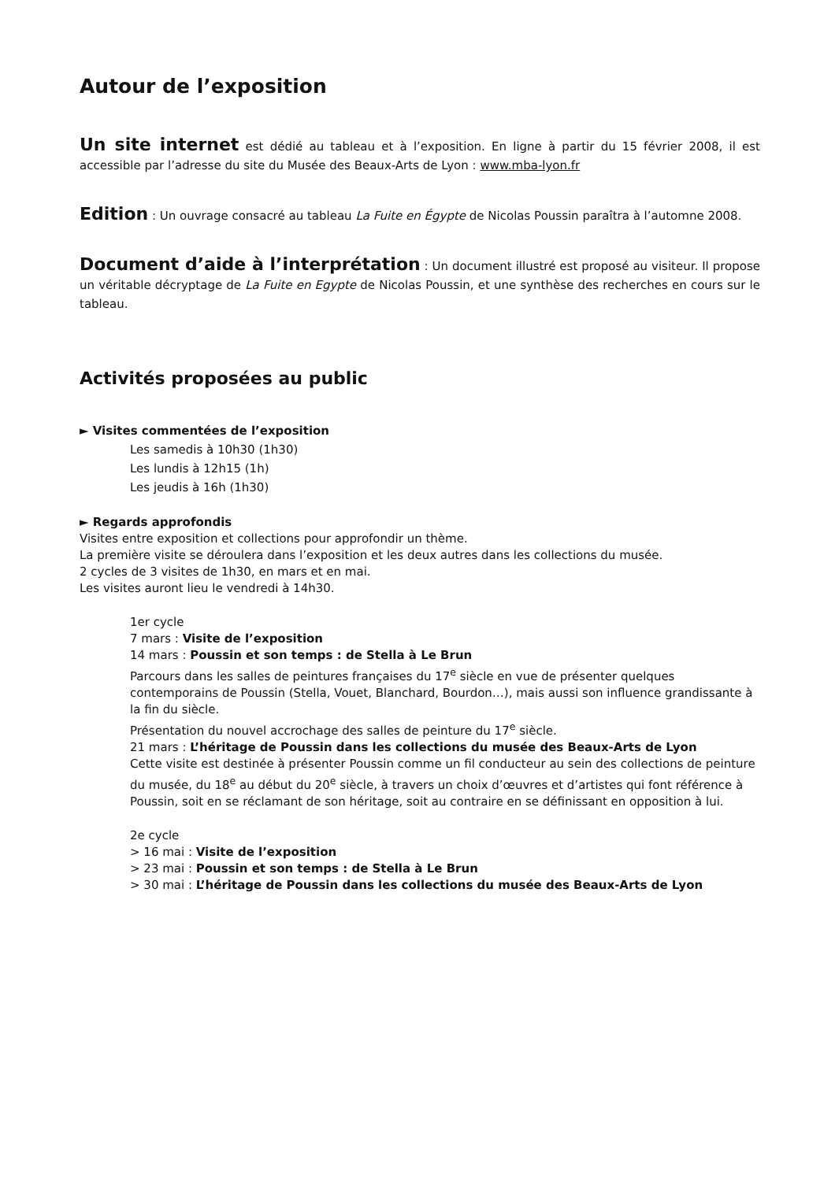Autour de l’exposition
Un site internet est dédié au tableau et à l’exposition. En ligne à partir du 15 février 2008, il est accessible par l’adresse du site du Musée des Beaux-Arts de Lyon : www.mba-lyon.fr
Edition : Un ouvrage consacré au tableau La Fuite en Égypte de Nicolas Poussin paraîtra à l’automne 2008.
Document d’aide à l’interprétation : Un document illustré est proposé au visiteur. Il propose un véritable décryptage de La Fuite en Egypte de Nicolas Poussin, et une synthèse des recherches en cours sur le tableau.
Activités proposées au public
► Visites commentées de l’exposition
Les samedis à 10h30 (1h30)
Les lundis à 12h15 (1h)
Les jeudis à 16h (1h30)
► Regards approfondis
Visites entre exposition et collections pour approfondir un thème.
La première visite se déroulera dans l’exposition et les deux autres dans les collections du musée.
2 cycles de 3 visites de 1h30, en mars et en mai.
Les visites auront lieu le vendredi à 14h30.
1er cycle
7 mars : Visite de l’exposition
14 mars : Poussin et son temps : de Stella à Le Brun
Parcours dans les salles de peintures françaises du 17<sup>e</sup> siècle en vue de présenter quelques contemporains de Poussin (Stella, Vouet, Blanchard, Bourdon…), mais aussi son influence grandissante à la fin du siècle.
Présentation du nouvel accrochage des salles de peinture du 17<sup>e</sup> siècle.
21 mars : L’héritage de Poussin dans les collections du musée des Beaux-Arts de Lyon
Cette visite est destinée à présenter Poussin comme un fil conducteur au sein des collections de peinture du musée, du 18<sup>e</sup> au début du 20<sup>e</sup> siècle, à travers un choix d’œuvres et d’artistes qui font référence à Poussin, soit en se réclamant de son héritage, soit au contraire en se définissant en opposition à lui.
2e cycle
> 16 mai : Visite de l’exposition
> 23 mai : Poussin et son temps : de Stella à Le Brun
> 30 mai : L’héritage de Poussin dans les collections du musée des Beaux-Arts de Lyon